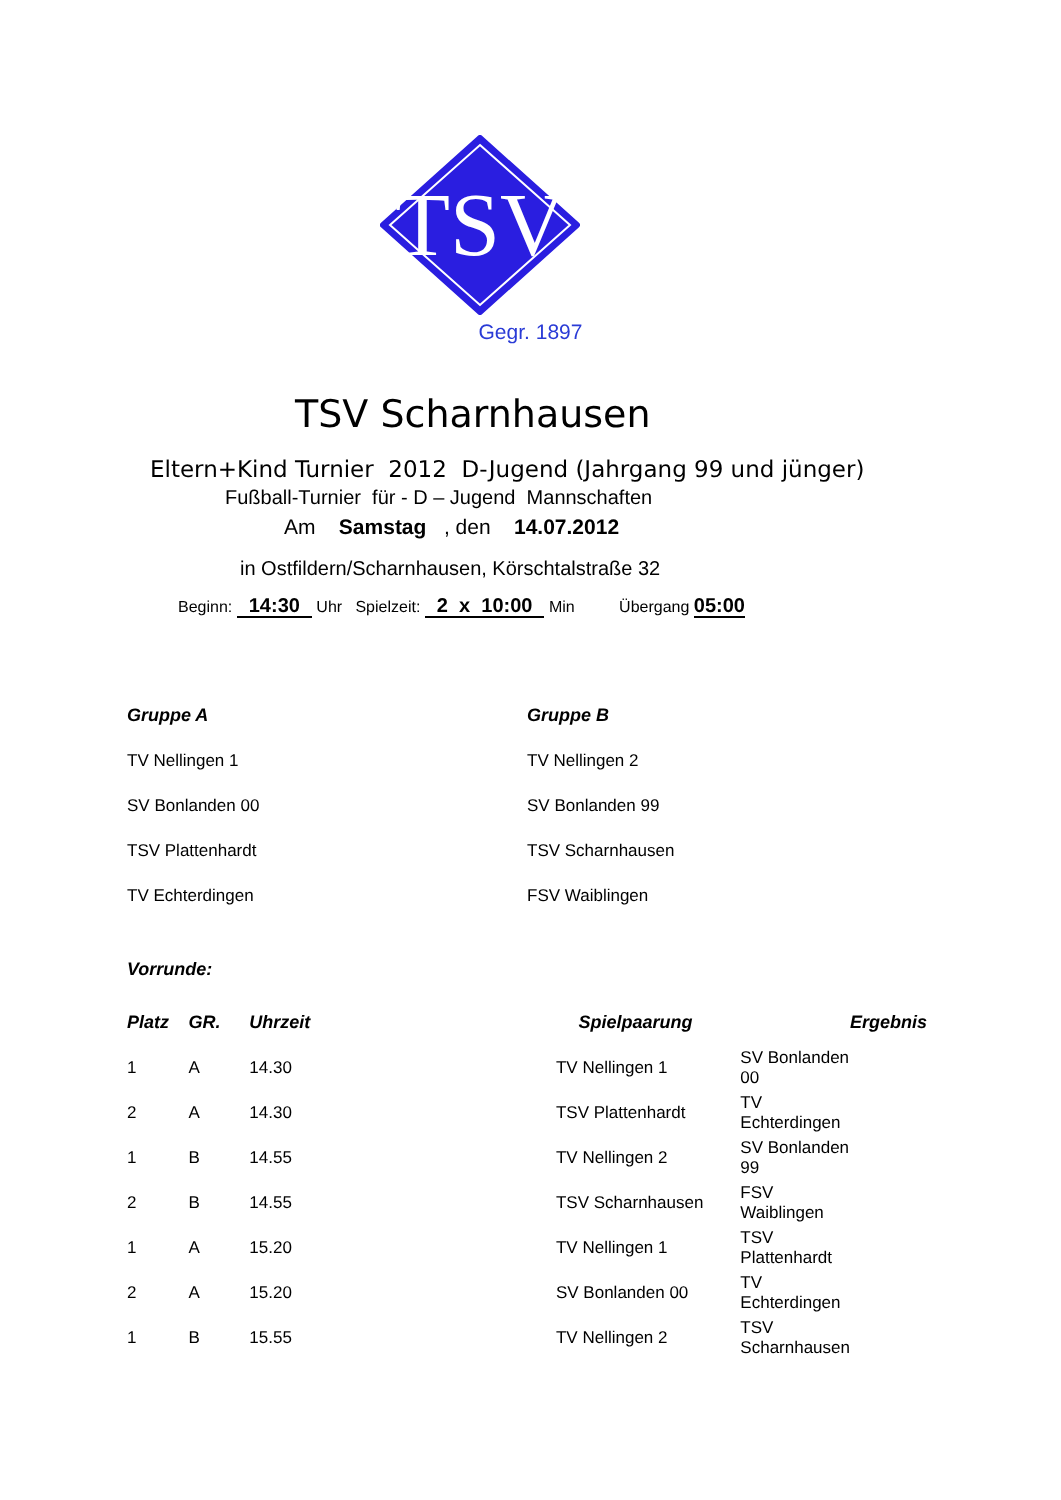TSV
Gegr. 1897
TSV Scharnhausen
Eltern+Kind Turnier 2012 D-Jugend (Jahrgang 99 und jünger)
Fußball-Turnier für - D – Jugend Mannschaften
Am Samstag , den 14.07.2012
in Ostfildern/Scharnhausen, Körschtalstraße 32
Beginn: 14:30 Uhr Spielzeit: 2 x 10:00 Min Übergang 05:00
Gruppe A
TV Nellingen 1
SV Bonlanden 00
TSV Plattenhardt
TV Echterdingen
Gruppe B
TV Nellingen 2
SV Bonlanden 99
TSV Scharnhausen
FSV Waiblingen
Vorrunde:
| Platz | GR. | Uhrzeit | Spielpaarung | | Ergebnis |
| --- | --- | --- | --- | --- | --- |
| 1 | A | 14.30 | TV Nellingen 1 | SV Bonlanden 00 | |
| 2 | A | 14.30 | TSV Plattenhardt | TV Echterdingen | |
| 1 | B | 14.55 | TV Nellingen 2 | SV Bonlanden 99 | |
| 2 | B | 14.55 | TSV Scharnhausen | FSV Waiblingen | |
| 1 | A | 15.20 | TV Nellingen 1 | TSV Plattenhardt | |
| 2 | A | 15.20 | SV Bonlanden 00 | TV Echterdingen | |
| 1 | B | 15.55 | TV Nellingen 2 | TSV Scharnhausen | |